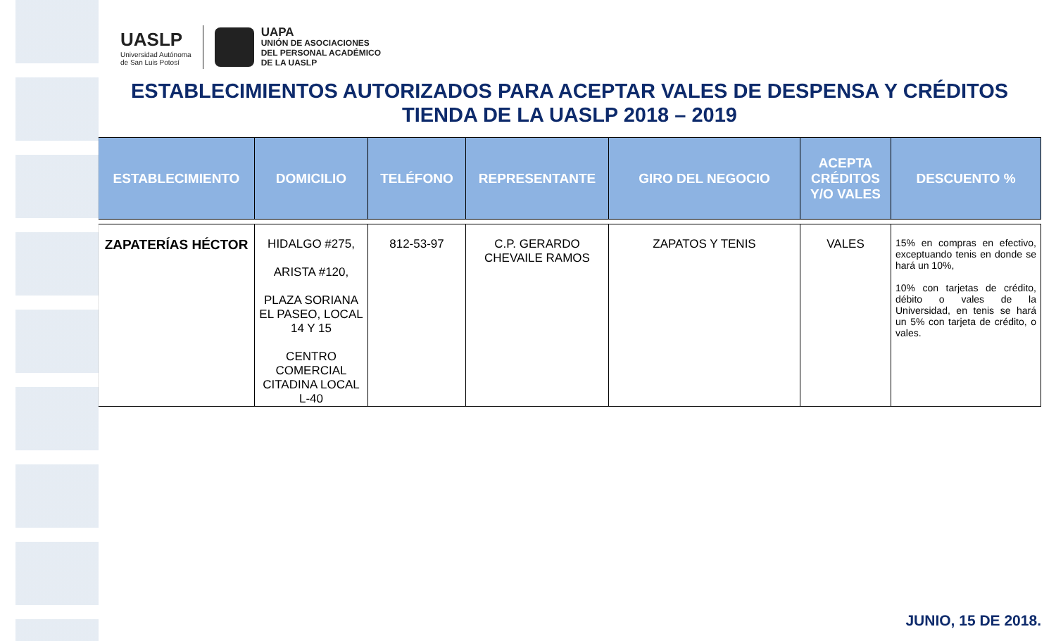UASLP
Universidad Autónoma
de San Luis Potosí
UAPA
UNIÓN DE ASOCIACIONES
DEL PERSONAL ACADÉMICO
DE LA UASLP
ESTABLECIMIENTOS AUTORIZADOS PARA ACEPTAR VALES DE DESPENSA Y CRÉDITOS TIENDA DE LA UASLP 2018 – 2019
| ESTABLECIMIENTO | DOMICILIO | TELÉFONO | REPRESENTANTE | GIRO DEL NEGOCIO | ACEPTA CRÉDITOS Y/O VALES | DESCUENTO % |
| --- | --- | --- | --- | --- | --- | --- |
| ZAPATERÍAS HÉCTOR | HIDALGO #275, ARISTA #120, PLAZA SORIANA EL PASEO, LOCAL 14 Y 15 CENTRO COMERCIAL CITADINA LOCAL L-40 | 812-53-97 | C.P. GERARDO CHEVAILE RAMOS | ZAPATOS Y TENIS | VALES | 15% en compras en efectivo, exceptuando tenis en donde se hará un 10%, 10% con tarjetas de crédito, débito o vales de la Universidad, en tenis se hará un 5% con tarjeta de crédito, o vales. |
JUNIO, 15 DE 2018.